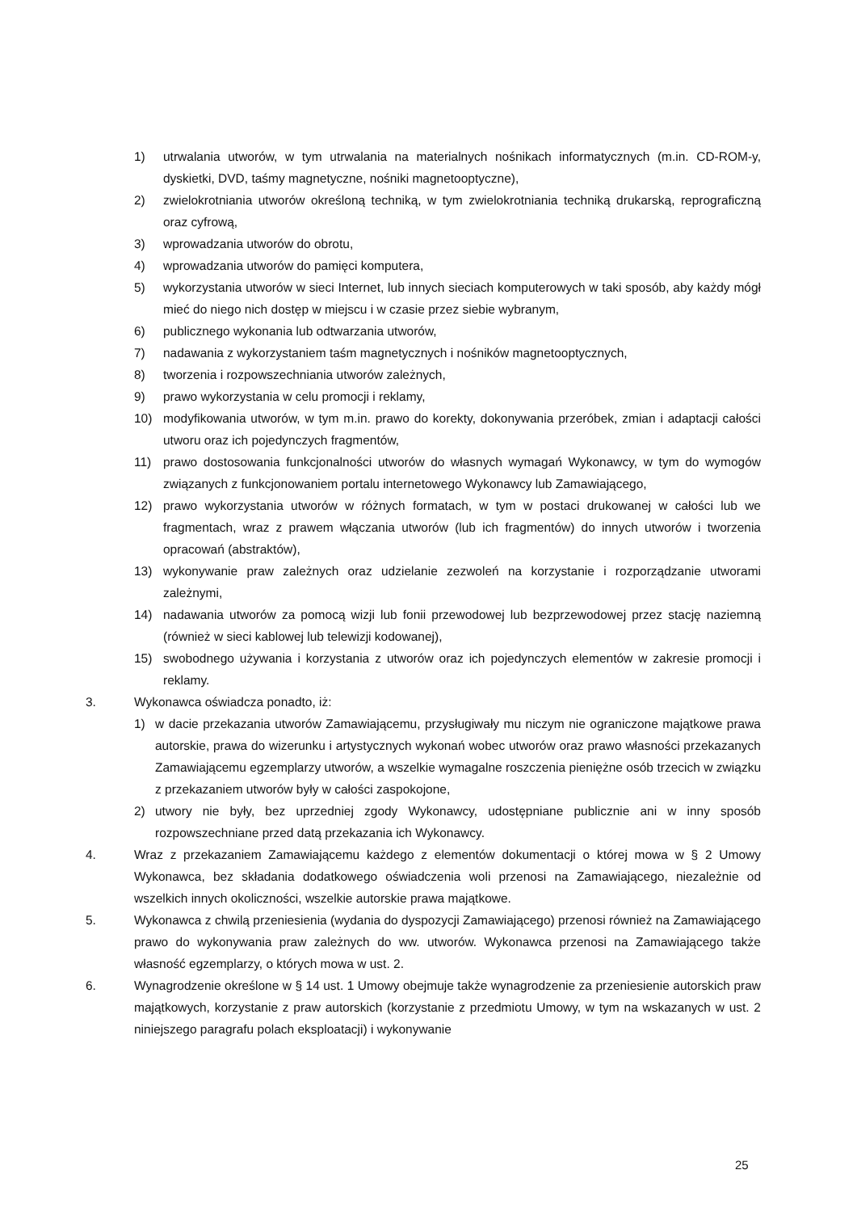1) utrwalania utworów, w tym utrwalania na materialnych nośnikach informatycznych (m.in. CD-ROM-y, dyskietki, DVD, taśmy magnetyczne, nośniki magnetooptyczne),
2) zwielokrotniania utworów określoną techniką, w tym zwielokrotniania techniką drukarską, reprograficzną oraz cyfrową,
3) wprowadzania utworów do obrotu,
4) wprowadzania utworów do pamięci komputera,
5) wykorzystania utworów w sieci Internet, lub innych sieciach komputerowych w taki sposób, aby każdy mógł mieć do niego nich dostęp w miejscu i w czasie przez siebie wybranym,
6) publicznego wykonania lub odtwarzania utworów,
7) nadawania z wykorzystaniem taśm magnetycznych i nośników magnetooptycznych,
8) tworzenia i rozpowszechniania utworów zależnych,
9) prawo wykorzystania w celu promocji i reklamy,
10) modyfikowania utworów, w tym m.in. prawo do korekty, dokonywania przeróbek, zmian i adaptacji całości utworu oraz ich pojedynczych fragmentów,
11) prawo dostosowania funkcjonalności utworów do własnych wymagań Wykonawcy, w tym do wymogów związanych z funkcjonowaniem portalu internetowego Wykonawcy lub Zamawiającego,
12) prawo wykorzystania utworów w różnych formatach, w tym w postaci drukowanej w całości lub we fragmentach, wraz z prawem włączania utworów (lub ich fragmentów) do innych utworów i tworzenia opracowań (abstraktów),
13) wykonywanie praw zależnych oraz udzielanie zezwoleń na korzystanie i rozporządzanie utworami zależnymi,
14) nadawania utworów za pomocą wizji lub fonii przewodowej lub bezprzewodowej przez stację naziemną (również w sieci kablowej lub telewizji kodowanej),
15) swobodnego używania i korzystania z utworów oraz ich pojedynczych elementów w zakresie promocji i reklamy.
3. Wykonawca oświadcza ponadto, iż:
1) w dacie przekazania utworów Zamawiającemu, przysługiwały mu niczym nie ograniczone majątkowe prawa autorskie, prawa do wizerunku i artystycznych wykonań wobec utworów oraz prawo własności przekazanych Zamawiającemu egzemplarzy utworów, a wszelkie wymagalne roszczenia pieniężne osób trzecich w związku z przekazaniem utworów były w całości zaspokojone,
2) utwory nie były, bez uprzedniej zgody Wykonawcy, udostępniane publicznie ani w inny sposób rozpowszechniane przed datą przekazania ich Wykonawcy.
4. Wraz z przekazaniem Zamawiającemu każdego z elementów dokumentacji o której mowa w § 2 Umowy Wykonawca, bez składania dodatkowego oświadczenia woli przenosi na Zamawiającego, niezależnie od wszelkich innych okoliczności, wszelkie autorskie prawa majątkowe.
5. Wykonawca z chwilą przeniesienia (wydania do dyspozycji Zamawiającego) przenosi również na Zamawiającego prawo do wykonywania praw zależnych do ww. utworów. Wykonawca przenosi na Zamawiającego także własność egzemplarzy, o których mowa w ust. 2.
6. Wynagrodzenie określone w § 14 ust. 1 Umowy obejmuje także wynagrodzenie za przeniesienie autorskich praw majątkowych, korzystanie z praw autorskich (korzystanie z przedmiotu Umowy, w tym na wskazanych w ust. 2 niniejszego paragrafu polach eksploatacji) i wykonywanie
25